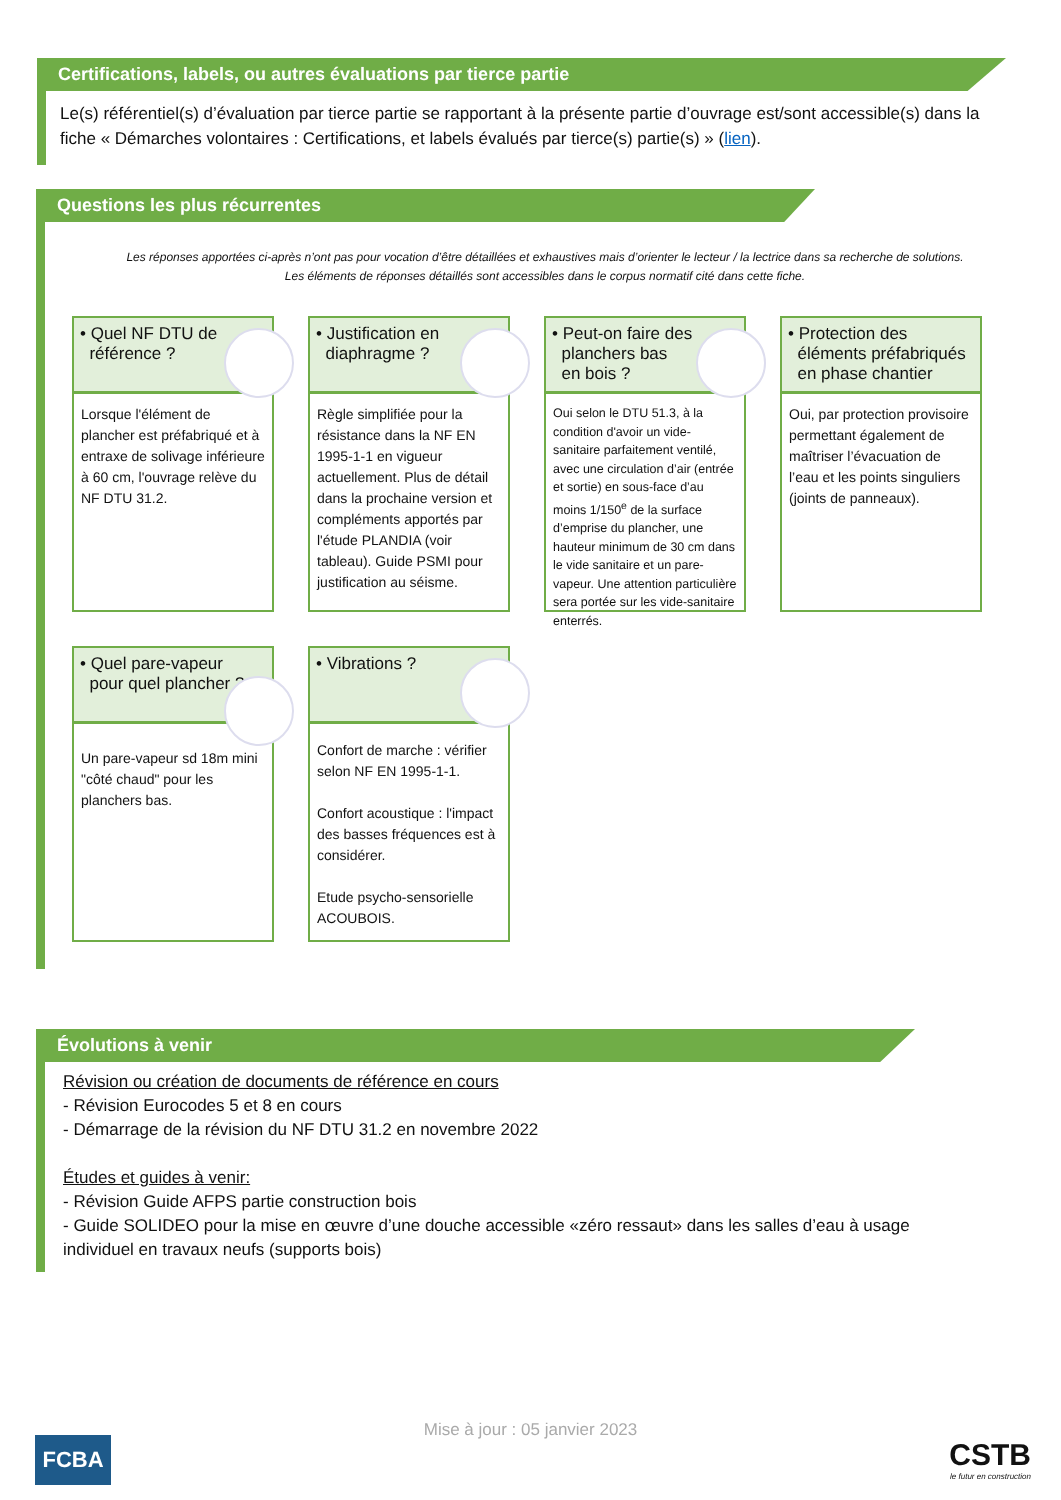Certifications, labels, ou autres évaluations par tierce partie
Le(s) référentiel(s) d’évaluation par tierce partie se rapportant à la présente partie d’ouvrage est/sont accessible(s) dans la fiche « Démarches volontaires : Certifications, et labels évalués par tierce(s) partie(s) » (lien).
Questions les plus récurrentes
Les réponses apportées ci-après n’ont pas pour vocation d’être détaillées et exhaustives mais d’orienter le lecteur / la lectrice dans sa recherche de solutions.
Les éléments de réponses détaillés sont accessibles dans le corpus normatif cité dans cette fiche.
• Quel NF DTU de
référence ?
Lorsque l'élément de plancher est préfabriqué et à entraxe de solivage inférieure à 60 cm, l'ouvrage relève du NF DTU 31.2.
• Justification en
diaphragme ?
Règle simplifiée pour la résistance dans la NF EN 1995-1-1 en vigueur actuellement. Plus de détail dans la prochaine version et compléments apportés par l'étude PLANDIA (voir tableau). Guide PSMI pour justification au séisme.
• Peut-on faire des
planchers bas
en bois ?
Oui selon le DTU 51.3, à la condition d'avoir un vide-sanitaire parfaitement ventilé, avec une circulation d’air (entrée et sortie) en sous-face d’au moins 1/150<sup>e</sup> de la surface d’emprise du plancher, une hauteur minimum de 30 cm dans le vide sanitaire et un pare-vapeur. Une attention particulière sera portée sur les vide-sanitaire enterrés.
• Protection des
éléments préfabriqués
en phase chantier
Oui, par protection provisoire permettant également de maîtriser l’évacuation de l’eau et les points singuliers (joints de panneaux).
• Quel pare-vapeur
pour quel plancher ?
Un pare-vapeur sd 18m mini "côté chaud" pour les planchers bas.
• Vibrations ?
Confort de marche : vérifier selon NF EN 1995-1-1.
Confort acoustique : l'impact des basses fréquences est à considérer.
Etude psycho-sensorielle ACOUBOIS.
Évolutions à venir
Révision ou création de documents de référence en cours
- Révision Eurocodes 5 et 8 en cours
- Démarrage de la révision du NF DTU 31.2 en novembre 2022
Études et guides à venir:
- Révision Guide AFPS partie construction bois
- Guide SOLIDEO pour la mise en œuvre d’une douche accessible «zéro ressaut» dans les salles d’eau à usage individuel en travaux neufs (supports bois)
Mise à jour : 05 janvier 2023
FCBA
CSTB
le futur en construction